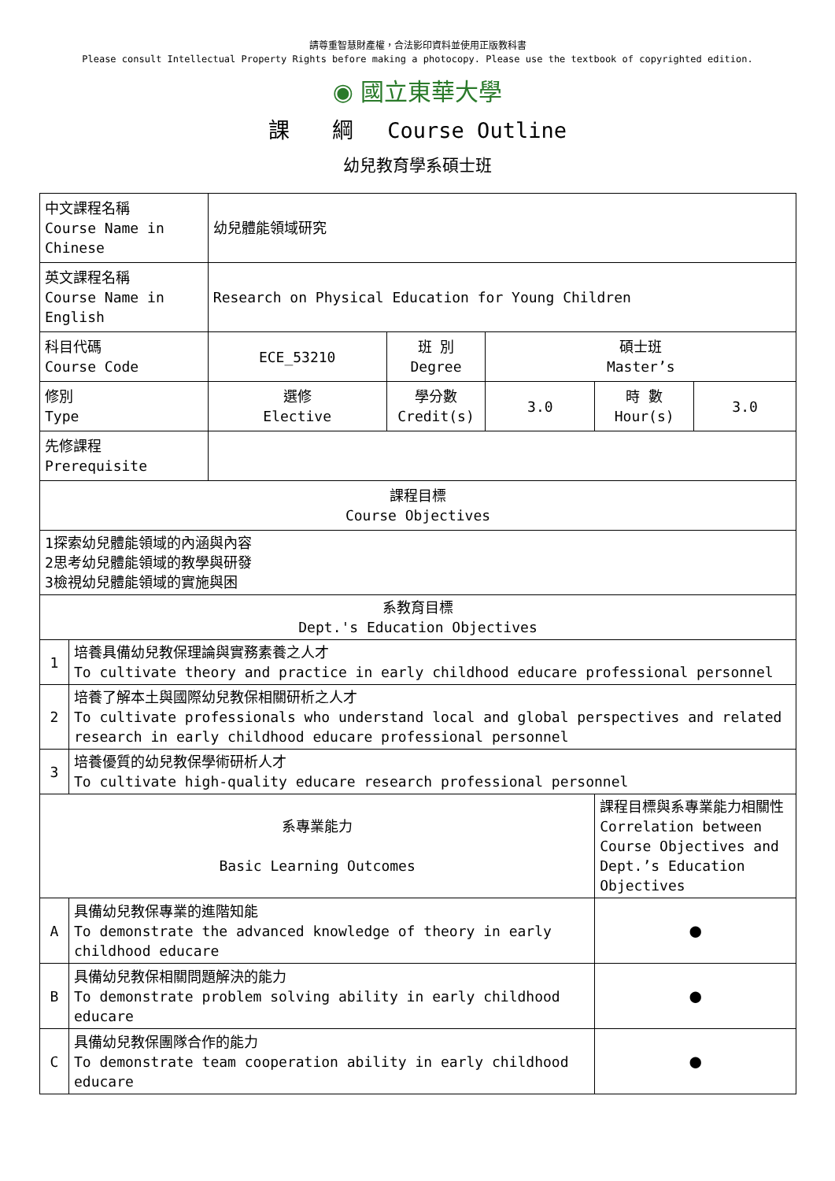請尊重智慧財產權，合法影印資料並使用正版教科書
Please consult Intellectual Property Rights before making a photocopy. Please use the textbook of copyrighted edition.
◉ 國立東華大學
課　　綱　 Course Outline
幼兒教育學系碩士班
| 中文課程名稱 Course Name in Chinese | | 幼兒體能領域研究 | | | | |
| 英文課程名稱 Course Name in English | | Research on Physical Education for Young Children | | | | |
| 科目代碼 Course Code | | ECE_53210 | 班 別 Degree | 碩士班 Master’s | | |
| 修別 Type | | 選修 Elective | 學分數 Credit(s) | 3.0 | 時 數 Hour(s) | 3.0 |
| 先修課程 Prerequisite | | | | | | |
| 課程目標 Course Objectives | | | | | | |
| 1探索幼兒體能領域的內涵與內容 2思考幼兒體能領域的教學與研發 3檢視幼兒體能領域的實施與困 | | | | | | |
| 系教育目標 Dept.'s Education Objectives | | | | | | |
| 1 | 培養具備幼兒教保理論與實務素養之人才 To cultivate theory and practice in early childhood educare professional personnel | | | | | |
| 2 | 培養了解本土與國際幼兒教保相關研析之人才 To cultivate professionals who understand local and global perspectives and related research in early childhood educare professional personnel | | | | | |
| 3 | 培養優質的幼兒教保學術研析人才 To cultivate high-quality educare research professional personnel | | | | | |
| 系專業能力 Basic Learning Outcomes | | | | | 課程目標與系專業能力相關性 Correlation between Course Objectives and Dept.’s Education Objectives | |
| A | 具備幼兒教保專業的進階知能 To demonstrate the advanced knowledge of theory in early childhood educare | | | | ● | |
| B | 具備幼兒教保相關問題解決的能力 To demonstrate problem solving ability in early childhood educare | | | | ● | |
| C | 具備幼兒教保團隊合作的能力 To demonstrate team cooperation ability in early childhood educare | | | | ● | |